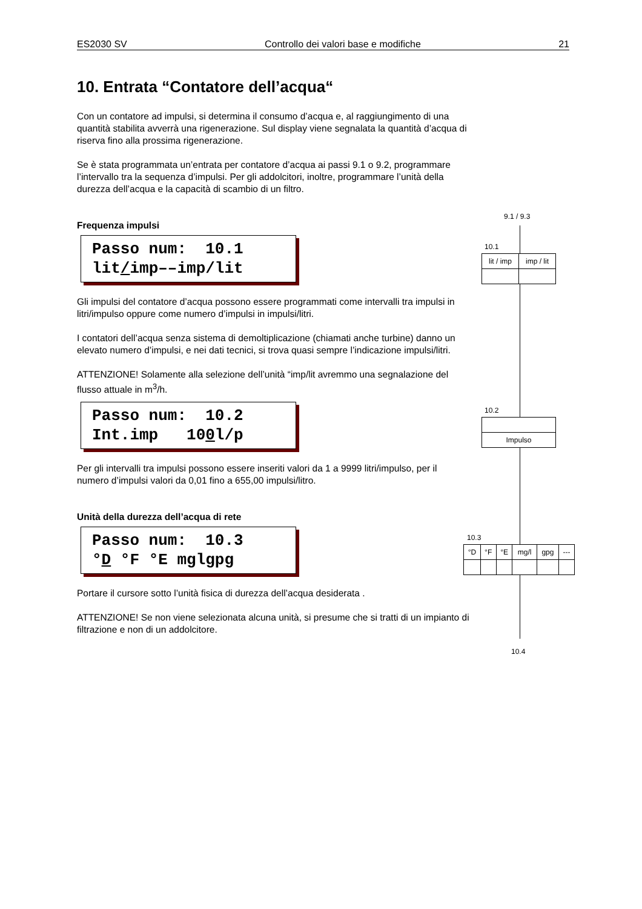ES2030 SV Controllo dei valori base e modifiche 21
10. Entrata “Contatore dell’acqua“
Con un contatore ad impulsi, si determina il consumo d’acqua e, al raggiungimento di una quantità stabilita avverrà una rigenerazione. Sul display viene segnalata la quantità d’acqua di riserva fino alla prossima rigenerazione.
Se è stata programmata un’entrata per contatore d’acqua ai passi 9.1 o 9.2, programmare l’intervallo tra la sequenza d’impulsi. Per gli addolcitori, inoltre, programmare l’unità della durezza dell’acqua e la capacità di scambio di un filtro.
Frequenza impulsi
Passo num: 10.1 lit/imp––imp/lit
Gli impulsi del contatore d’acqua possono essere programmati come intervalli tra impulsi in litri/impulso oppure come numero d’impulsi in impulsi/litri.
I contatori dell’acqua senza sistema di demoltiplicazione (chiamati anche turbine) danno un elevato numero d’impulsi, e nei dati tecnici, si trova quasi sempre l’indicazione impulsi/litri.
ATTENZIONE! Solamente alla selezione dell’unità “imp/lit avremmo una segnalazione del flusso attuale in m<sup>3</sup>/h.
Passo num: 10.2 Int.imp 100l/p
Per gli intervalli tra impulsi possono essere inseriti valori da 1 a 9999 litri/impulso, per il numero d’impulsi valori da 0,01 fino a 655,00 impulsi/litro.
Unità della durezza dell’acqua di rete
Passo num: 10.3 °D °F °E mglgpg
Portare il cursore sotto l’unità fisica di durezza dell’acqua desiderata .
ATTENZIONE! Se non viene selezionata alcuna unità, si presume che si tratti di un impianto di filtrazione e non di un addolcitore.
9.1 / 9.3
10.1
| lit / imp | imp / lit |
10.2
| Impulso |
10.3
| °D | °F | °E | mg/l | gpg | --- |
10.4